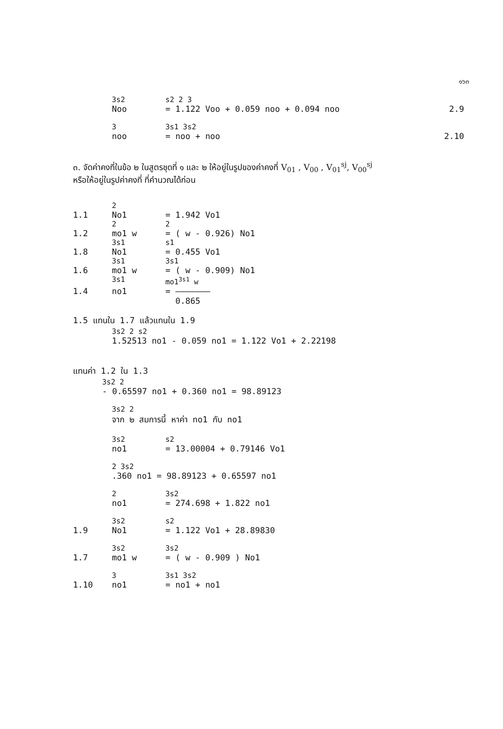๑๖๓
3s2 s2 2 3
Noo = 1.122 Voo + 0.059 noo + 0.094 noo 2.9
3 3s1 3s2
noo = noo + noo 2.10
๓. จัดค่าคงที่ในข้อ ๒ ในสูตรชุดที่ ๑ และ ๒ ให้อยู่ในรูปของค่าคงที่ V<sub>01</sub> , V<sub>00</sub> , V<sub>01</sub><sup>sj</sup>, V<sub>00</sub><sup>sj</sup>
หรือให้อยู่ในรูปค่าคงที่ ที่คำนวณได้ก่อน
2
1.1 No1 = 1.942 Vo1
2 2
1.2 mo1 w = ( w - 0.926) No1
3s1 s1
1.8 No1 = 0.455 Vo1
3s1 3s1
1.6 mo1 w = ( w - 0.909) No1
3s1 mo1<sup>3s1</sup> w
1.4 no1 = ———————
0.865
1.5 แทนใน 1.7 แล้วแทนใน 1.9
3s2 2 s2
1.52513 no1 - 0.059 no1 = 1.122 Vo1 + 2.22198
แทนค่า 1.2 ใน 1.3
3s2 2
- 0.65597 no1 + 0.360 no1 = 98.89123
3s2 2
จาก ๒ สมการนี้ หาค่า no1 กับ no1
3s2 s2
no1 = 13.00004 + 0.79146 Vo1
2 3s2
.360 no1 = 98.89123 + 0.65597 no1
2 3s2
no1 = 274.698 + 1.822 no1
3s2 s2
1.9 No1 = 1.122 Vo1 + 28.89830
3s2 3s2
1.7 mo1 w = ( w - 0.909 ) No1
3 3s1 3s2
1.10 no1 = no1 + no1